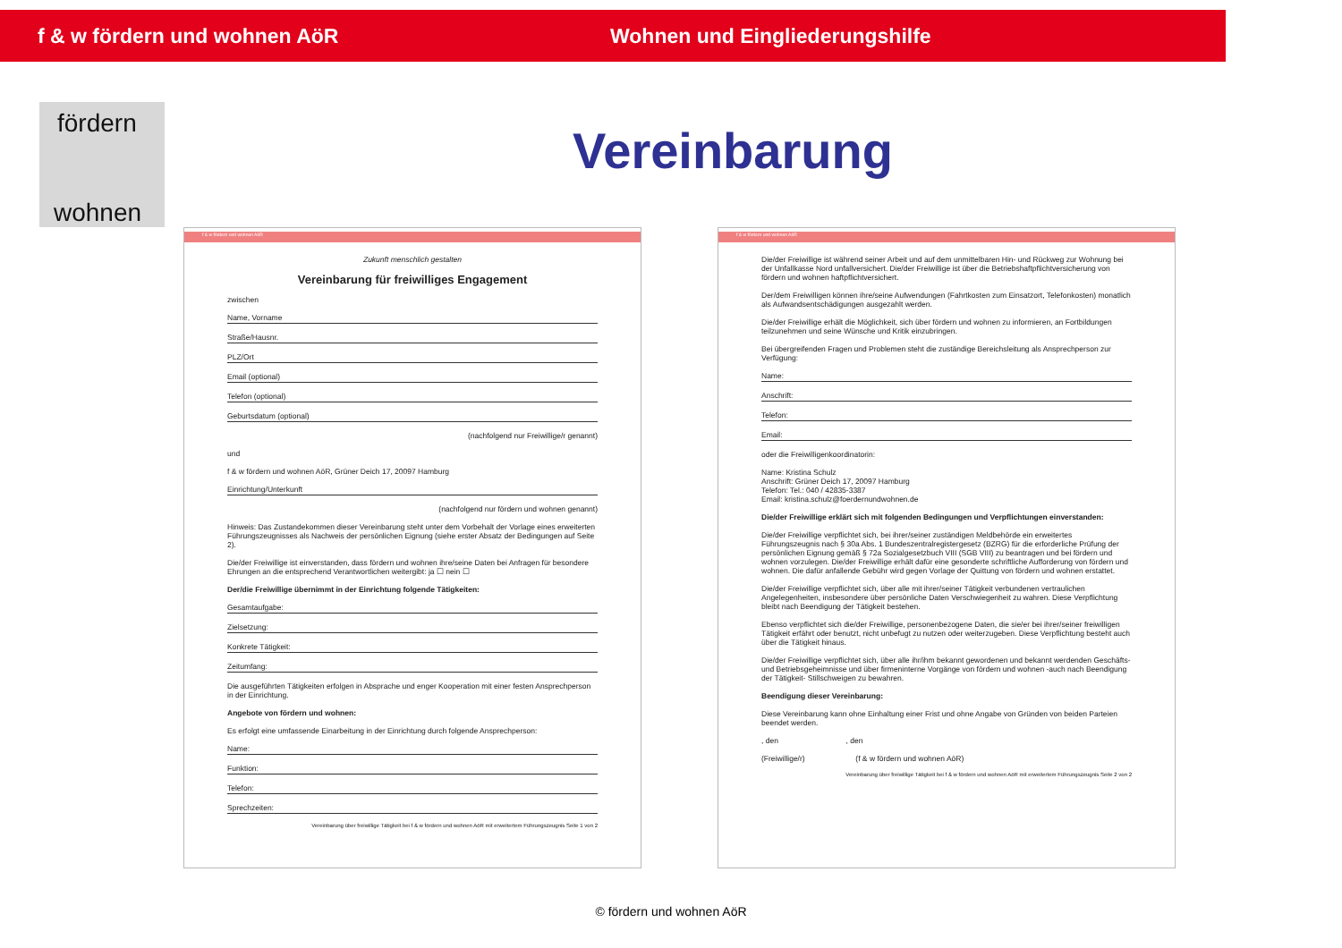f & w fördern und wohnen AöR Wohnen und Eingliederungshilfe
fördern
wohnen
Vereinbarung
f & w fördern und wohnen AöR
Zukunft menschlich gestalten
Vereinbarung für freiwilliges Engagement
zwischen
Name, Vorname
Straße/Hausnr.
PLZ/Ort
Email (optional)
Telefon (optional)
Geburtsdatum (optional)
(nachfolgend nur Freiwillige/r genannt)
und
f & w fördern und wohnen AöR, Grüner Deich 17, 20097 Hamburg
Einrichtung/Unterkunft
(nachfolgend nur fördern und wohnen genannt)
Hinweis: Das Zustandekommen dieser Vereinbarung steht unter dem Vorbehalt der Vorlage eines erweiterten Führungszeugnisses als Nachweis der persönlichen Eignung (siehe erster Absatz der Bedingungen auf Seite 2).
Die/der Freiwillige ist einverstanden, dass fördern und wohnen ihre/seine Daten bei Anfragen für besondere Ehrungen an die entsprechend Verantwortlichen weitergibt: ja ☐ nein ☐
Der/die Freiwillige übernimmt in der Einrichtung folgende Tätigkeiten:
Gesamtaufgabe:
Zielsetzung:
Konkrete Tätigkeit:
Zeitumfang:
Die ausgeführten Tätigkeiten erfolgen in Absprache und enger Kooperation mit einer festen Ansprechperson in der Einrichtung.
Angebote von fördern und wohnen:
Es erfolgt eine umfassende Einarbeitung in der Einrichtung durch folgende Ansprechperson:
Name:
Funktion:
Telefon:
Sprechzeiten:
Vereinbarung über freiwillige Tätigkeit bei f & w fördern und wohnen AöR mit erweitertem Führungszeugnis Seite 1 von 2
f & w fördern und wohnen AöR
Die/der Freiwillige ist während seiner Arbeit und auf dem unmittelbaren Hin- und Rückweg zur Wohnung bei der Unfallkasse Nord unfallversichert. Die/der Freiwillige ist über die Betriebshaftpflichtversicherung von fördern und wohnen haftpflichtversichert.
Der/dem Freiwilligen können ihre/seine Aufwendungen (Fahrtkosten zum Einsatzort, Telefonkosten) monatlich als Aufwandsentschädigungen ausgezahlt werden.
Die/der Freiwillige erhält die Möglichkeit, sich über fördern und wohnen zu informieren, an Fortbildungen teilzunehmen und seine Wünsche und Kritik einzubringen.
Bei übergreifenden Fragen und Problemen steht die zuständige Bereichsleitung als Ansprechperson zur Verfügung:
Name:
Anschrift:
Telefon:
Email:
oder die Freiwilligenkoordinatorin:
Name: Kristina Schulz
Anschrift: Grüner Deich 17, 20097 Hamburg
Telefon: Tel.: 040 / 42835-3387
Email: kristina.schulz@foerdernundwohnen.de
Die/der Freiwillige erklärt sich mit folgenden Bedingungen und Verpflichtungen einverstanden:
Die/der Freiwillige verpflichtet sich, bei ihrer/seiner zuständigen Meldbehörde ein erweitertes Führungszeugnis nach § 30a Abs. 1 Bundeszentralregistergesetz (BZRG) für die erforderliche Prüfung der persönlichen Eignung gemäß § 72a Sozialgesetzbuch VIII (SGB VIII) zu beantragen und bei fördern und wohnen vorzulegen. Die/der Freiwillige erhält dafür eine gesonderte schriftliche Aufforderung von fördern und wohnen. Die dafür anfallende Gebühr wird gegen Vorlage der Quittung von fördern und wohnen erstattet.
Die/der Freiwillige verpflichtet sich, über alle mit ihrer/seiner Tätigkeit verbundenen vertraulichen Angelegenheiten, insbesondere über persönliche Daten Verschwiegenheit zu wahren. Diese Verpflichtung bleibt nach Beendigung der Tätigkeit bestehen.
Ebenso verpflichtet sich die/der Freiwillige, personenbezogene Daten, die sie/er bei ihrer/seiner freiwilligen Tätigkeit erfährt oder benutzt, nicht unbefugt zu nutzen oder weiterzugeben. Diese Verpflichtung besteht auch über die Tätigkeit hinaus.
Die/der Freiwillige verpflichtet sich, über alle ihr/ihm bekannt gewordenen und bekannt werdenden Geschäfts- und Betriebsgeheimnisse und über firmeninterne Vorgänge von fördern und wohnen -auch nach Beendigung der Tätigkeit- Stillschweigen zu bewahren.
Beendigung dieser Vereinbarung:
Diese Vereinbarung kann ohne Einhaltung einer Frist und ohne Angabe von Gründen von beiden Parteien beendet werden.
, den , den
(Freiwillige/r) (f & w fördern und wohnen AöR)
Vereinbarung über freiwillige Tätigkeit bei f & w fördern und wohnen AöR mit erweitertem Führungszeugnis Seite 2 von 2
© fördern und wohnen AöR